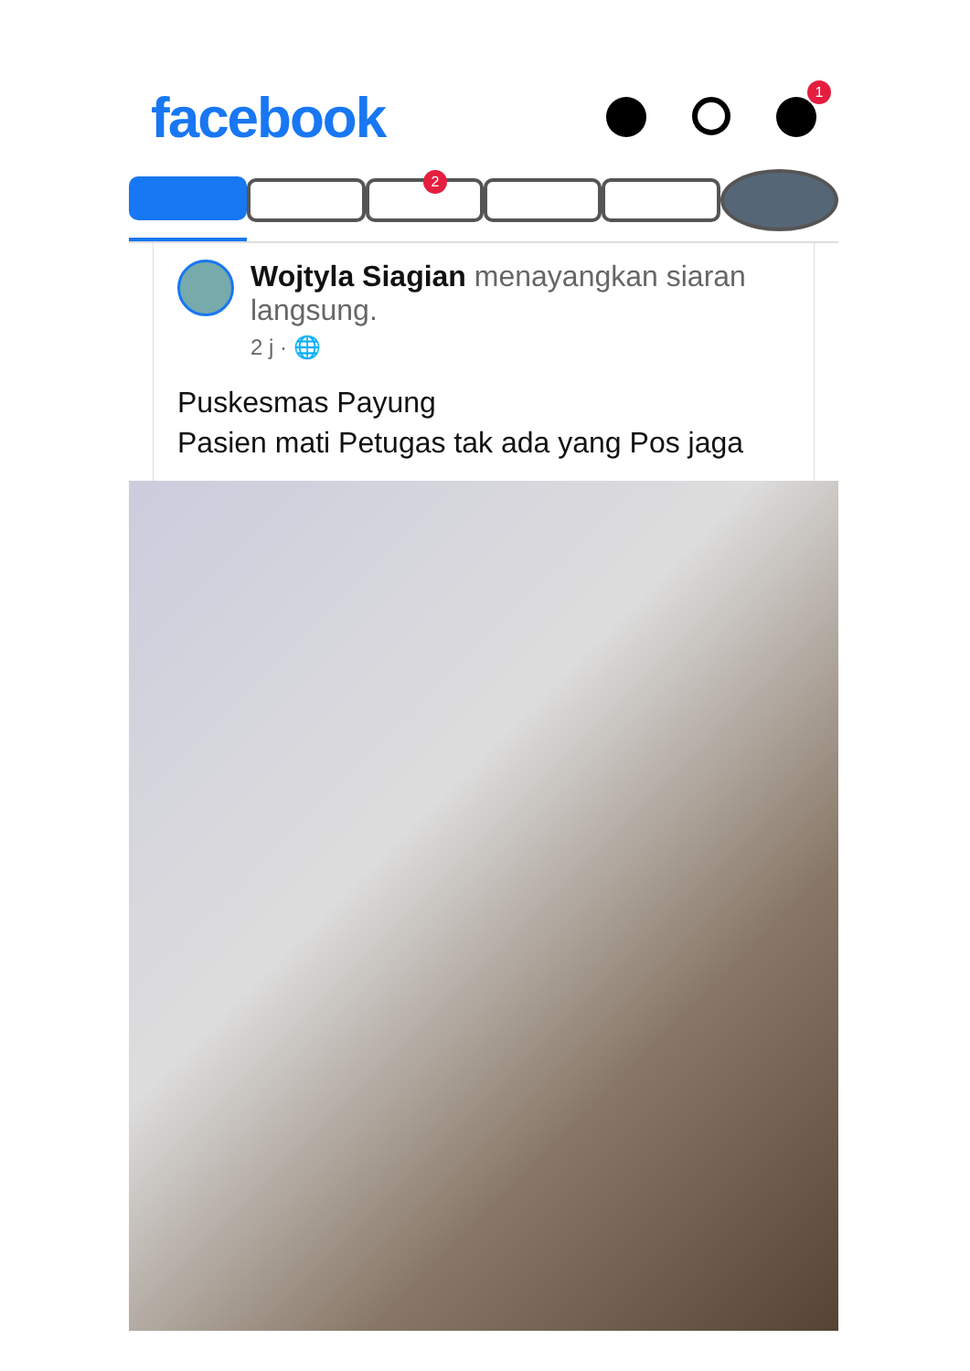facebook
1
2
Wojtyla Siagian menayangkan siaran langsung.
2 j · 🌐
Puskesmas Payung
Pasien mati Petugas tak ada yang Pos jaga